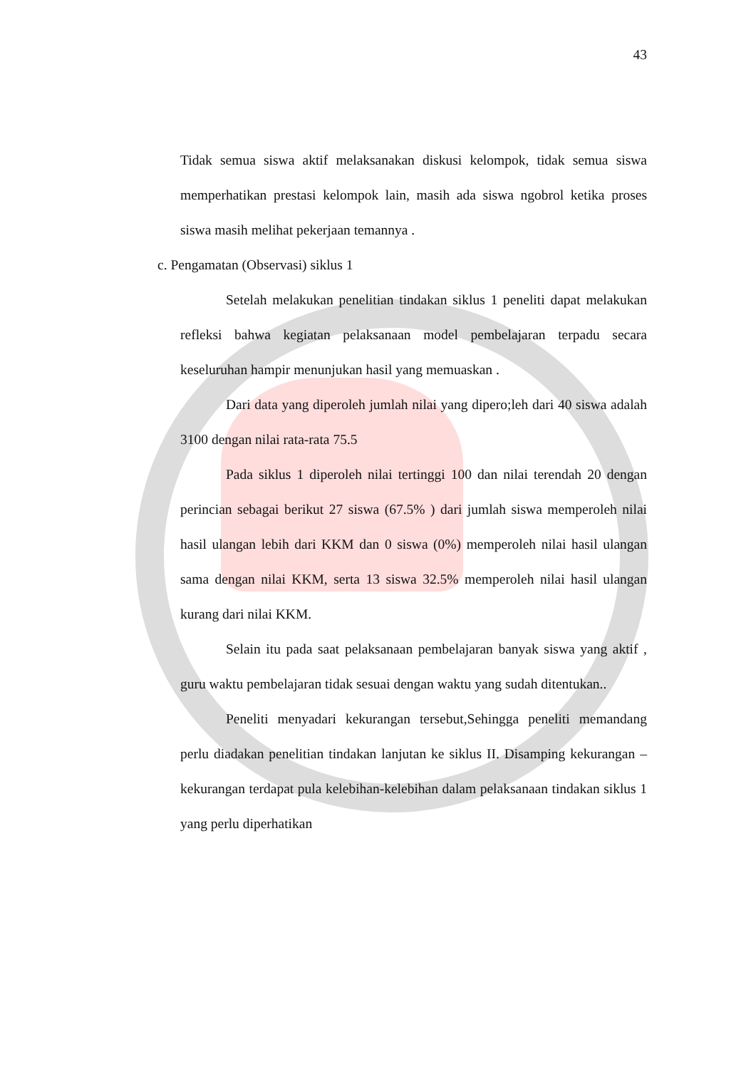43
Tidak semua siswa aktif melaksanakan diskusi kelompok, tidak semua siswa memperhatikan prestasi kelompok lain, masih ada siswa ngobrol ketika proses siswa masih melihat pekerjaan temannya .
c. Pengamatan (Observasi) siklus 1
Setelah melakukan penelitian tindakan siklus 1 peneliti dapat melakukan refleksi bahwa kegiatan pelaksanaan model pembelajaran terpadu secara keseluruhan hampir menunjukan hasil yang memuaskan .
Dari data yang diperoleh jumlah nilai yang dipero;leh dari 40 siswa adalah 3100 dengan nilai rata-rata 75.5
Pada siklus 1 diperoleh nilai tertinggi 100 dan nilai terendah 20 dengan perincian sebagai berikut 27 siswa (67.5% ) dari jumlah siswa memperoleh nilai hasil ulangan lebih dari KKM dan 0 siswa (0%) memperoleh nilai hasil ulangan sama dengan nilai KKM, serta 13 siswa 32.5% memperoleh nilai hasil ulangan kurang dari nilai KKM.
Selain itu pada saat pelaksanaan pembelajaran banyak siswa yang aktif , guru waktu pembelajaran tidak sesuai dengan waktu yang sudah ditentukan..
Peneliti menyadari kekurangan tersebut,Sehingga peneliti memandang perlu diadakan penelitian tindakan lanjutan ke siklus II. Disamping kekurangan –kekurangan terdapat pula kelebihan-kelebihan dalam pelaksanaan tindakan siklus 1 yang perlu diperhatikan